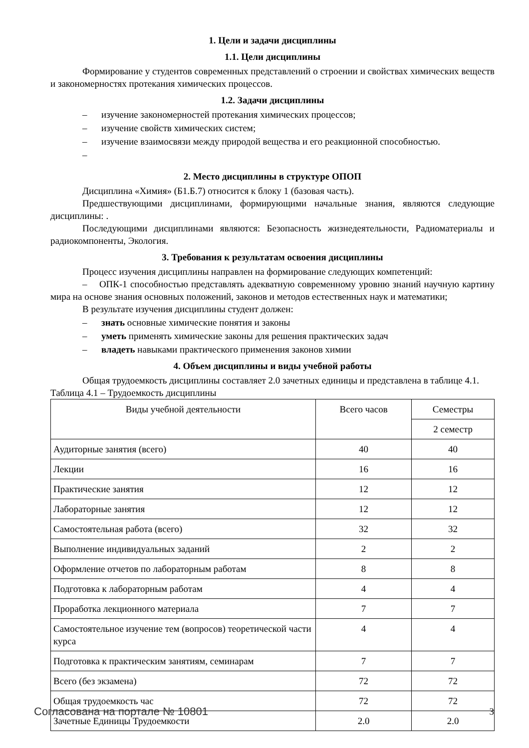1. Цели и задачи дисциплины
1.1. Цели дисциплины
Формирование у студентов современных представлений о строении и свойствах химических веществ и закономерностях протекания химических процессов.
1.2. Задачи дисциплины
– изучение закономерностей протекания химических процессов;
– изучение свойств химических систем;
– изучение взаимосвязи между природой вещества и его реакционной способностью.
–
2. Место дисциплины в структуре ОПОП
Дисциплина «Химия» (Б1.Б.7) относится к блоку 1 (базовая часть).
Предшествующими дисциплинами, формирующими начальные знания, являются следующие дисциплины: .
Последующими дисциплинами являются: Безопасность жизнедеятельности, Радиоматериалы и радиокомпоненты, Экология.
3. Требования к результатам освоения дисциплины
Процесс изучения дисциплины направлен на формирование следующих компетенций:
– ОПК-1 способностью представлять адекватную современному уровню знаний научную картину мира на основе знания основных положений, законов и методов естественных наук и математики;
В результате изучения дисциплины студент должен:
– знать основные химические понятия и законы
– уметь применять химические законы для решения практических задач
– владеть навыками практического применения законов химии
4. Объем дисциплины и виды учебной работы
Общая трудоемкость дисциплины составляет 2.0 зачетных единицы и представлена в таблице 4.1.
Таблица 4.1 – Трудоемкость дисциплины
| Виды учебной деятельности | Всего часов | Семестры |
| --- | --- | --- |
| | | 2 семестр |
| Аудиторные занятия (всего) | 40 | 40 |
| Лекции | 16 | 16 |
| Практические занятия | 12 | 12 |
| Лабораторные занятия | 12 | 12 |
| Самостоятельная работа (всего) | 32 | 32 |
| Выполнение индивидуальных заданий | 2 | 2 |
| Оформление отчетов по лабораторным работам | 8 | 8 |
| Подготовка к лабораторным работам | 4 | 4 |
| Проработка лекционного материала | 7 | 7 |
| Самостоятельное изучение тем (вопросов) теоретической части курса | 4 | 4 |
| Подготовка к практическим занятиям, семинарам | 7 | 7 |
| Всего (без экзамена) | 72 | 72 |
| Общая трудоемкость час | 72 | 72 |
| Зачетные Единицы Трудоемкости | 2.0 | 2.0 |
Согласована на портале № 10801 3